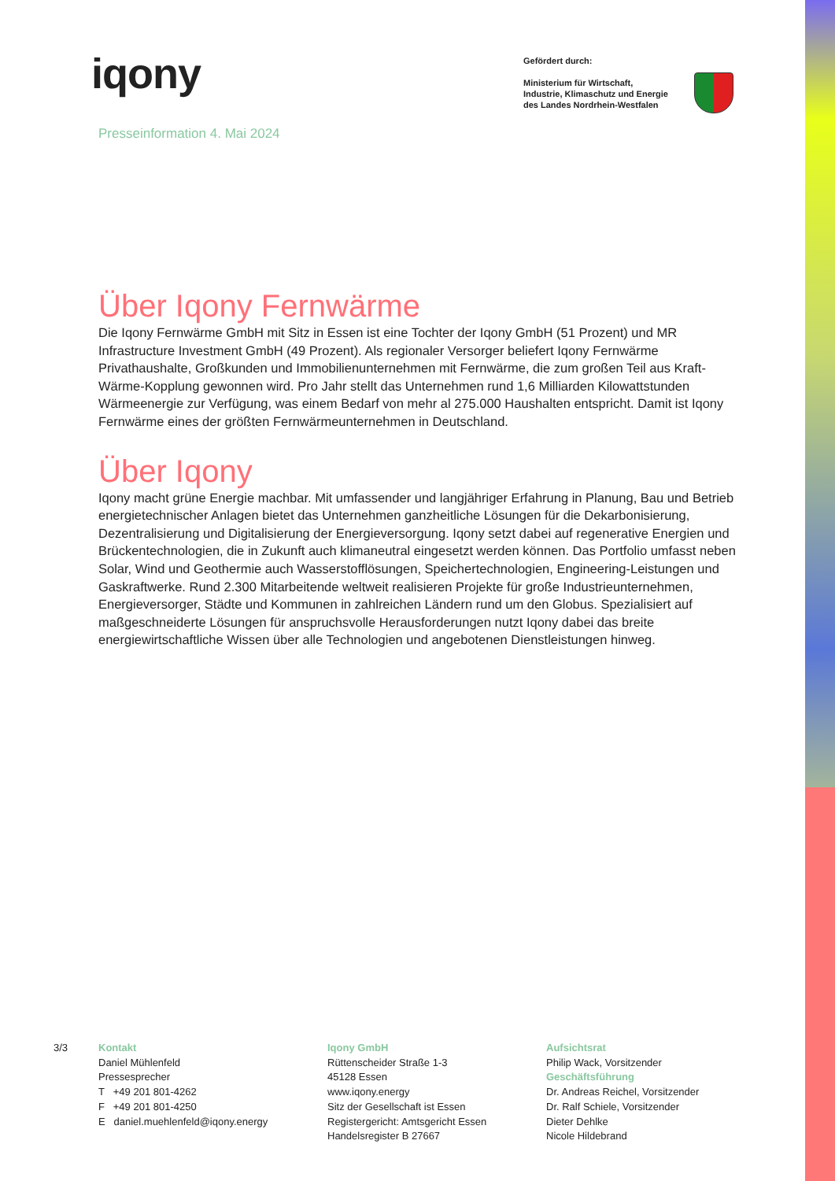iqony
Gefördert durch:
Ministerium für Wirtschaft,
Industrie, Klimaschutz und Energie
des Landes Nordrhein-Westfalen
Presseinformation 4. Mai 2024
Über Iqony Fernwärme
Die Iqony Fernwärme GmbH mit Sitz in Essen ist eine Tochter der Iqony GmbH (51 Prozent) und MR Infrastructure Investment GmbH (49 Prozent). Als regionaler Versorger beliefert Iqony Fernwärme Privathaushalte, Großkunden und Immobilienunternehmen mit Fernwärme, die zum großen Teil aus Kraft-Wärme-Kopplung gewonnen wird. Pro Jahr stellt das Unternehmen rund 1,6 Milliarden Kilowattstunden Wärmeenergie zur Verfügung, was einem Bedarf von mehr al 275.000 Haushalten entspricht. Damit ist Iqony Fernwärme eines der größten Fernwärmeunternehmen in Deutschland.
Über Iqony
Iqony macht grüne Energie machbar. Mit umfassender und langjähriger Erfahrung in Planung, Bau und Betrieb energietechnischer Anlagen bietet das Unternehmen ganzheitliche Lösungen für die Dekarbonisierung, Dezentralisierung und Digitalisierung der Energieversorgung. Iqony setzt dabei auf regenerative Energien und Brückentechnologien, die in Zukunft auch klimaneutral eingesetzt werden können. Das Portfolio umfasst neben Solar, Wind und Geothermie auch Wasserstofflösungen, Speichertechnologien, Engineering-Leistungen und Gaskraftwerke. Rund 2.300 Mitarbeitende weltweit realisieren Projekte für große Industrieunternehmen, Energieversorger, Städte und Kommunen in zahlreichen Ländern rund um den Globus. Spezialisiert auf maßgeschneiderte Lösungen für anspruchsvolle Herausforderungen nutzt Iqony dabei das breite energiewirtschaftliche Wissen über alle Technologien und angebotenen Dienstleistungen hinweg.
3/3 Kontakt
Daniel Mühlenfeld
Pressesprecher
T +49 201 801-4262
F +49 201 801-4250
E daniel.muehlenfeld@iqony.energy
Iqony GmbH
Rüttenscheider Straße 1-3
45128 Essen
www.iqony.energy
Sitz der Gesellschaft ist Essen
Registergericht: Amtsgericht Essen
Handelsregister B 27667
Aufsichtsrat
Philip Wack, Vorsitzender
Geschäftsführung
Dr. Andreas Reichel, Vorsitzender
Dr. Ralf Schiele, Vorsitzender
Dieter Dehlke
Nicole Hildebrand